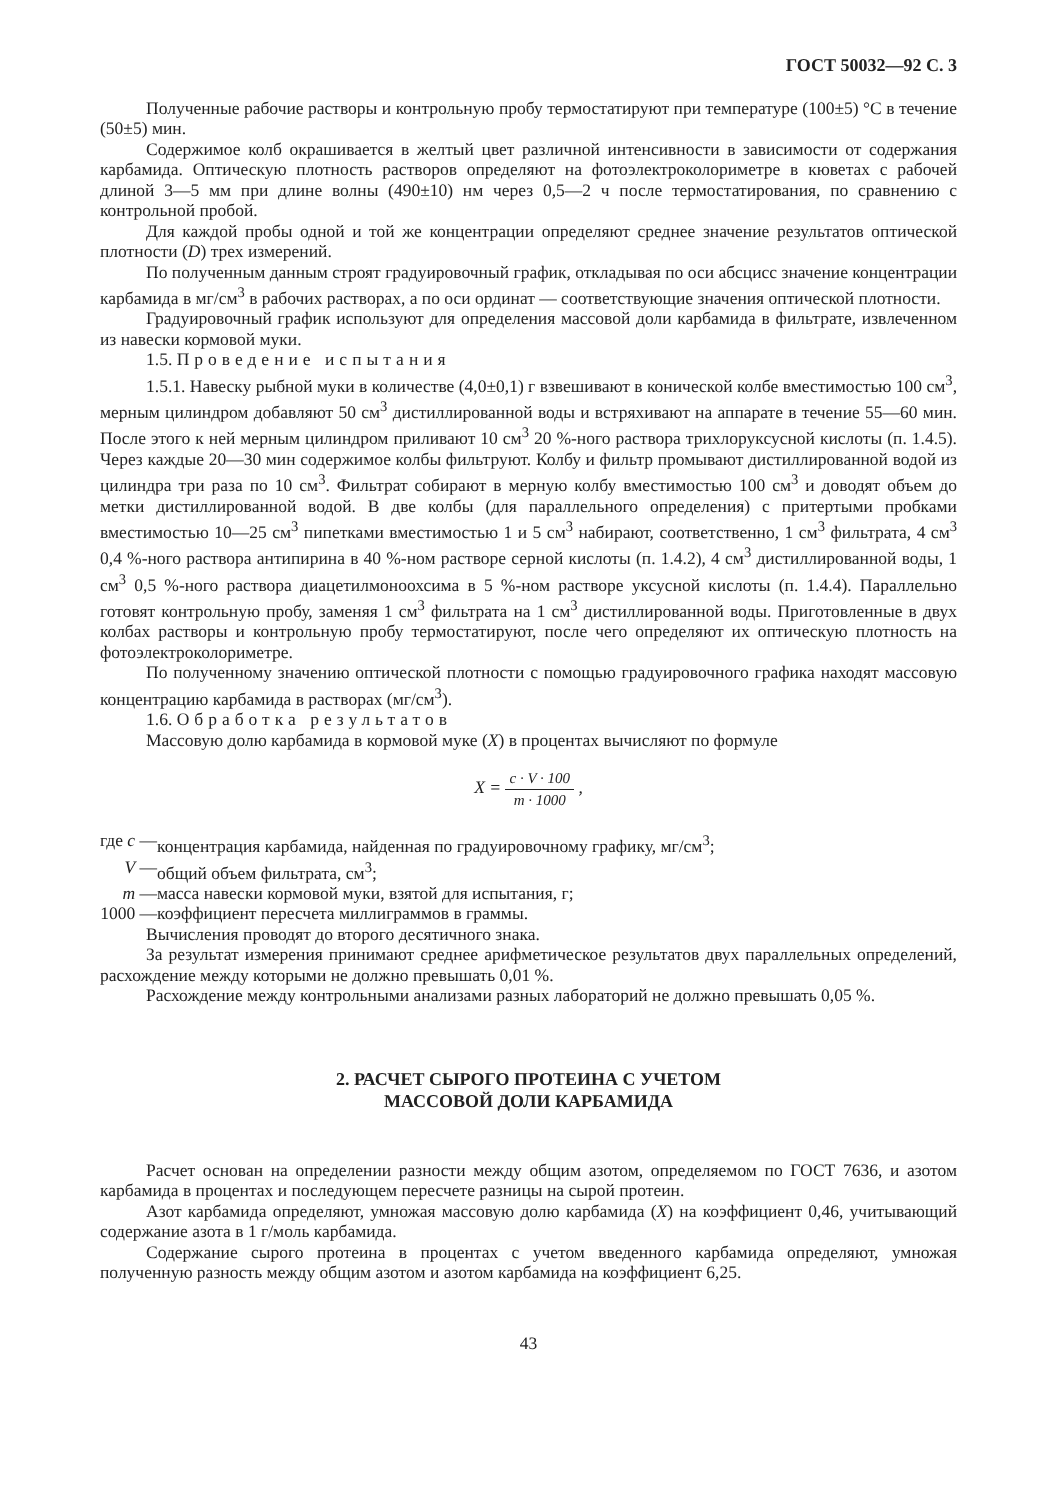ГОСТ 50032—92 С. 3
Полученные рабочие растворы и контрольную пробу термостатируют при температуре (100±5) °С в течение (50±5) мин.
Содержимое колб окрашивается в желтый цвет различной интенсивности в зависимости от содержания карбамида. Оптическую плотность растворов определяют на фотоэлектроколориметре в кюветах с рабочей длиной 3—5 мм при длине волны (490±10) нм через 0,5—2 ч после термостатирования, по сравнению с контрольной пробой.
Для каждой пробы одной и той же концентрации определяют среднее значение результатов оптической плотности (D) трех измерений.
По полученным данным строят градуировочный график, откладывая по оси абсцисс значение концентрации карбамида в мг/см<sup>3</sup> в рабочих растворах, а по оси ординат — соответствующие значения оптической плотности.
Градуировочный график используют для определения массовой доли карбамида в фильтрате, извлеченном из навески кормовой муки.
1.5. Проведение испытания
1.5.1. Навеску рыбной муки в количестве (4,0±0,1) г взвешивают в конической колбе вместимостью 100 см<sup>3</sup>, мерным цилиндром добавляют 50 см<sup>3</sup> дистиллированной воды и встряхивают на аппарате в течение 55—60 мин. После этого к ней мерным цилиндром приливают 10 см<sup>3</sup> 20 %-ного раствора трихлоруксусной кислоты (п. 1.4.5). Через каждые 20—30 мин содержимое колбы фильтруют. Колбу и фильтр промывают дистиллированной водой из цилиндра три раза по 10 см<sup>3</sup>. Фильтрат собирают в мерную колбу вместимостью 100 см<sup>3</sup> и доводят объем до метки дистиллированной водой. В две колбы (для параллельного определения) с притертыми пробками вместимостью 10—25 см<sup>3</sup> пипетками вместимостью 1 и 5 см<sup>3</sup> набирают, соответственно, 1 см<sup>3</sup> фильтрата, 4 см<sup>3</sup> 0,4 %-ного раствора антипирина в 40 %-ном растворе серной кислоты (п. 1.4.2), 4 см<sup>3</sup> дистиллированной воды, 1 см<sup>3</sup> 0,5 %-ного раствора диацетилмоноохсима в 5 %-ном растворе уксусной кислоты (п. 1.4.4). Параллельно готовят контрольную пробу, заменяя 1 см<sup>3</sup> фильтрата на 1 см<sup>3</sup> дистиллированной воды. Приготовленные в двух колбах растворы и контрольную пробу термостатируют, после чего определяют их оптическую плотность на фотоэлектроколориметре.
По полученному значению оптической плотности с помощью градуировочного графика находят массовую концентрацию карбамида в растворах (мг/см<sup>3</sup>).
1.6. Обработка результатов
Массовую долю карбамида в кормовой муке (X) в процентах вычисляют по формуле
X = c · V · 100 m · 1000 ,
| где c — | концентрация карбамида, найденная по градуировочному графику, мг/см<sup>3</sup>; |
| V — | общий объем фильтрата, см<sup>3</sup>; |
| m — | масса навески кормовой муки, взятой для испытания, г; |
| 1000 — | коэффициент пересчета миллиграммов в граммы. |
Вычисления проводят до второго десятичного знака.
За результат измерения принимают среднее арифметическое результатов двух параллельных определений, расхождение между которыми не должно превышать 0,01 %.
Расхождение между контрольными анализами разных лабораторий не должно превышать 0,05 %.
2. РАСЧЕТ СЫРОГО ПРОТЕИНА С УЧЕТОМ
МАССОВОЙ ДОЛИ КАРБАМИДА
Расчет основан на определении разности между общим азотом, определяемом по ГОСТ 7636, и азотом карбамида в процентах и последующем пересчете разницы на сырой протеин.
Азот карбамида определяют, умножая массовую долю карбамида (X) на коэффициент 0,46, учитывающий содержание азота в 1 г/моль карбамида.
Содержание сырого протеина в процентах с учетом введенного карбамида определяют, умножая полученную разность между общим азотом и азотом карбамида на коэффициент 6,25.
43